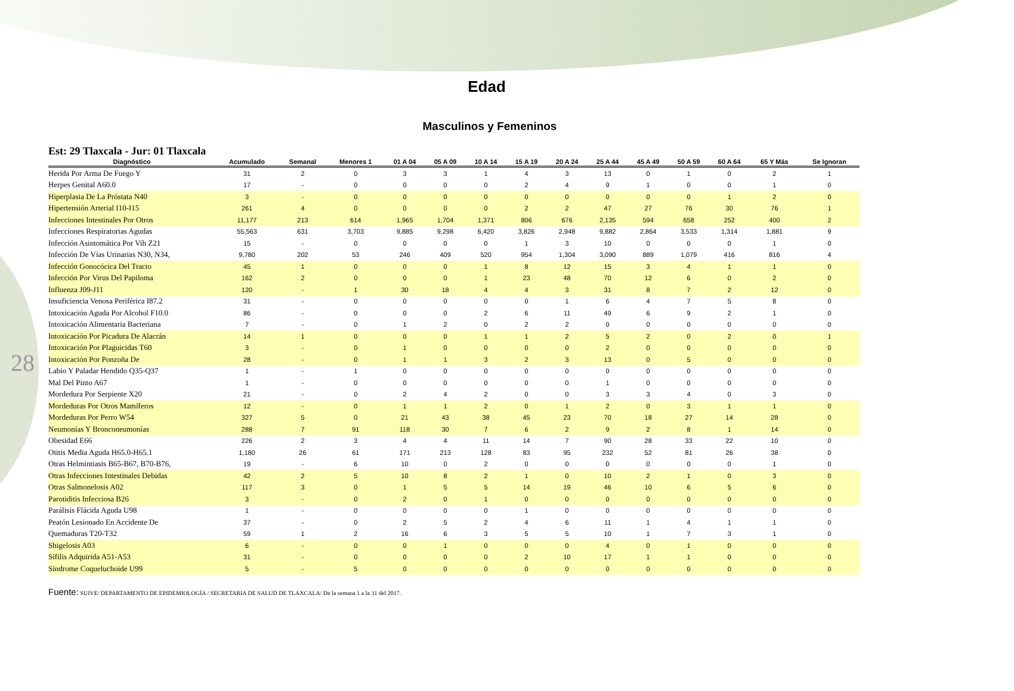28
Edad
Masculinos y Femeninos
Est: 29 Tlaxcala - Jur: 01 Tlaxcala
| Diagnóstico | Acumulado | Semanal | Menores 1 | 01 A 04 | 05 A 09 | 10 A 14 | 15 A 19 | 20 A 24 | 25 A 44 | 45 A 49 | 50 A 59 | 60 A 64 | 65 Y Más | Se Ignoran |
| --- | --- | --- | --- | --- | --- | --- | --- | --- | --- | --- | --- | --- | --- | --- |
| Herida Por Arma De Fuego Y | 31 | 2 | 0 | 3 | 3 | 1 | 4 | 3 | 13 | 0 | 1 | 0 | 2 | 1 |
| Herpes Genital A60.0 | 17 | - | 0 | 0 | 0 | 0 | 2 | 4 | 9 | 1 | 0 | 0 | 1 | 0 |
| Hiperplasia De La Próstata N40 | 3 | - | 0 | 0 | 0 | 0 | 0 | 0 | 0 | 0 | 0 | 1 | 2 | 0 |
| Hipertensión Arterial I10-I15 | 261 | 4 | 0 | 0 | 0 | 0 | 2 | 2 | 47 | 27 | 76 | 30 | 76 | 1 |
| Infecciones Intestinales Por Otros | 11,177 | 213 | 614 | 1,965 | 1,704 | 1,371 | 806 | 676 | 2,135 | 594 | 658 | 252 | 400 | 2 |
| Infecciones Respiratorias Agudas | 55,563 | 631 | 3,703 | 9,885 | 9,298 | 6,420 | 3,826 | 2,948 | 9,882 | 2,864 | 3,533 | 1,314 | 1,881 | 9 |
| Infección Asintomática Por Vih Z21 | 15 | - | 0 | 0 | 0 | 0 | 1 | 3 | 10 | 0 | 0 | 0 | 1 | 0 |
| Infección De Vías Urinarias N30, N34, | 9,780 | 202 | 53 | 246 | 409 | 520 | 954 | 1,304 | 3,090 | 889 | 1,079 | 416 | 816 | 4 |
| Infección Gonocócica Del Tracto | 45 | 1 | 0 | 0 | 0 | 1 | 8 | 12 | 15 | 3 | 4 | 1 | 1 | 0 |
| Infección Por Virus Del Papiloma | 162 | 2 | 0 | 0 | 0 | 1 | 23 | 48 | 70 | 12 | 6 | 0 | 2 | 0 |
| Influenza J09-J11 | 120 | - | 1 | 30 | 18 | 4 | 4 | 3 | 31 | 8 | 7 | 2 | 12 | 0 |
| Insuficiencia Venosa Periférica I87.2 | 31 | - | 0 | 0 | 0 | 0 | 0 | 1 | 6 | 4 | 7 | 5 | 8 | 0 |
| Intoxicación Aguda Por Alcohol F10.0 | 86 | - | 0 | 0 | 0 | 2 | 6 | 11 | 49 | 6 | 9 | 2 | 1 | 0 |
| Intoxicación Alimentaria Bacteriana | 7 | - | 0 | 1 | 2 | 0 | 2 | 2 | 0 | 0 | 0 | 0 | 0 | 0 |
| Intoxicación Por Picadura De Alacrán | 14 | 1 | 0 | 0 | 0 | 1 | 1 | 2 | 5 | 2 | 0 | 2 | 0 | 1 |
| Intoxicación Por Plaguicidas T60 | 3 | - | 0 | 1 | 0 | 0 | 0 | 0 | 2 | 0 | 0 | 0 | 0 | 0 |
| Intoxicación Por Ponzoña De | 28 | - | 0 | 1 | 1 | 3 | 2 | 3 | 13 | 0 | 5 | 0 | 0 | 0 |
| Labio Y Paladar Hendido Q35-Q37 | 1 | - | 1 | 0 | 0 | 0 | 0 | 0 | 0 | 0 | 0 | 0 | 0 | 0 |
| Mal Del Pinto A67 | 1 | - | 0 | 0 | 0 | 0 | 0 | 0 | 1 | 0 | 0 | 0 | 0 | 0 |
| Mordedura Por Serpiente X20 | 21 | - | 0 | 2 | 4 | 2 | 0 | 0 | 3 | 3 | 4 | 0 | 3 | 0 |
| Mordeduras Por Otros Mamíferos | 12 | - | 0 | 1 | 1 | 2 | 0 | 1 | 2 | 0 | 3 | 1 | 1 | 0 |
| Mordeduras Por Perro W54 | 327 | 5 | 0 | 21 | 43 | 38 | 45 | 23 | 70 | 18 | 27 | 14 | 28 | 0 |
| Neumonías Y Bronconeumonías | 288 | 7 | 91 | 118 | 30 | 7 | 6 | 2 | 9 | 2 | 8 | 1 | 14 | 0 |
| Obesidad E66 | 226 | 2 | 3 | 4 | 4 | 11 | 14 | 7 | 90 | 28 | 33 | 22 | 10 | 0 |
| Otitis Media Aguda H65.0-H65.1 | 1,180 | 26 | 61 | 171 | 213 | 128 | 83 | 95 | 232 | 52 | 81 | 26 | 38 | 0 |
| Otras Helmintiasis B65-B67, B70-B76, | 19 | - | 6 | 10 | 0 | 2 | 0 | 0 | 0 | 0 | 0 | 0 | 1 | 0 |
| Otras Infecciones Intestinales Debidas | 42 | 2 | 5 | 10 | 8 | 2 | 1 | 0 | 10 | 2 | 1 | 0 | 3 | 0 |
| Otras Salmonelosis A02 | 117 | 3 | 0 | 1 | 5 | 5 | 14 | 19 | 46 | 10 | 6 | 5 | 6 | 0 |
| Parotiditis Infecciosa B26 | 3 | - | 0 | 2 | 0 | 1 | 0 | 0 | 0 | 0 | 0 | 0 | 0 | 0 |
| Parálisis Flácida Aguda U98 | 1 | - | 0 | 0 | 0 | 0 | 1 | 0 | 0 | 0 | 0 | 0 | 0 | 0 |
| Peatón Lesionado En Accidente De | 37 | - | 0 | 2 | 5 | 2 | 4 | 6 | 11 | 1 | 4 | 1 | 1 | 0 |
| Quemaduras T20-T32 | 59 | 1 | 2 | 16 | 6 | 3 | 5 | 5 | 10 | 1 | 7 | 3 | 1 | 0 |
| Shigelosis A03 | 6 | - | 0 | 0 | 1 | 0 | 0 | 0 | 4 | 0 | 1 | 0 | 0 | 0 |
| Sífilis Adquirida A51-A53 | 31 | - | 0 | 0 | 0 | 0 | 2 | 10 | 17 | 1 | 1 | 0 | 0 | 0 |
| Síndrome Coqueluchoide U99 | 5 | - | 5 | 0 | 0 | 0 | 0 | 0 | 0 | 0 | 0 | 0 | 0 | 0 |
Fuente: SUIVE/ DEPARTAMENTO DE EPIDEMIOLOGÍA / SECRETARIA DE SALUD DE TLAXCALA/ De la semana 1 a la 31 del 2017.